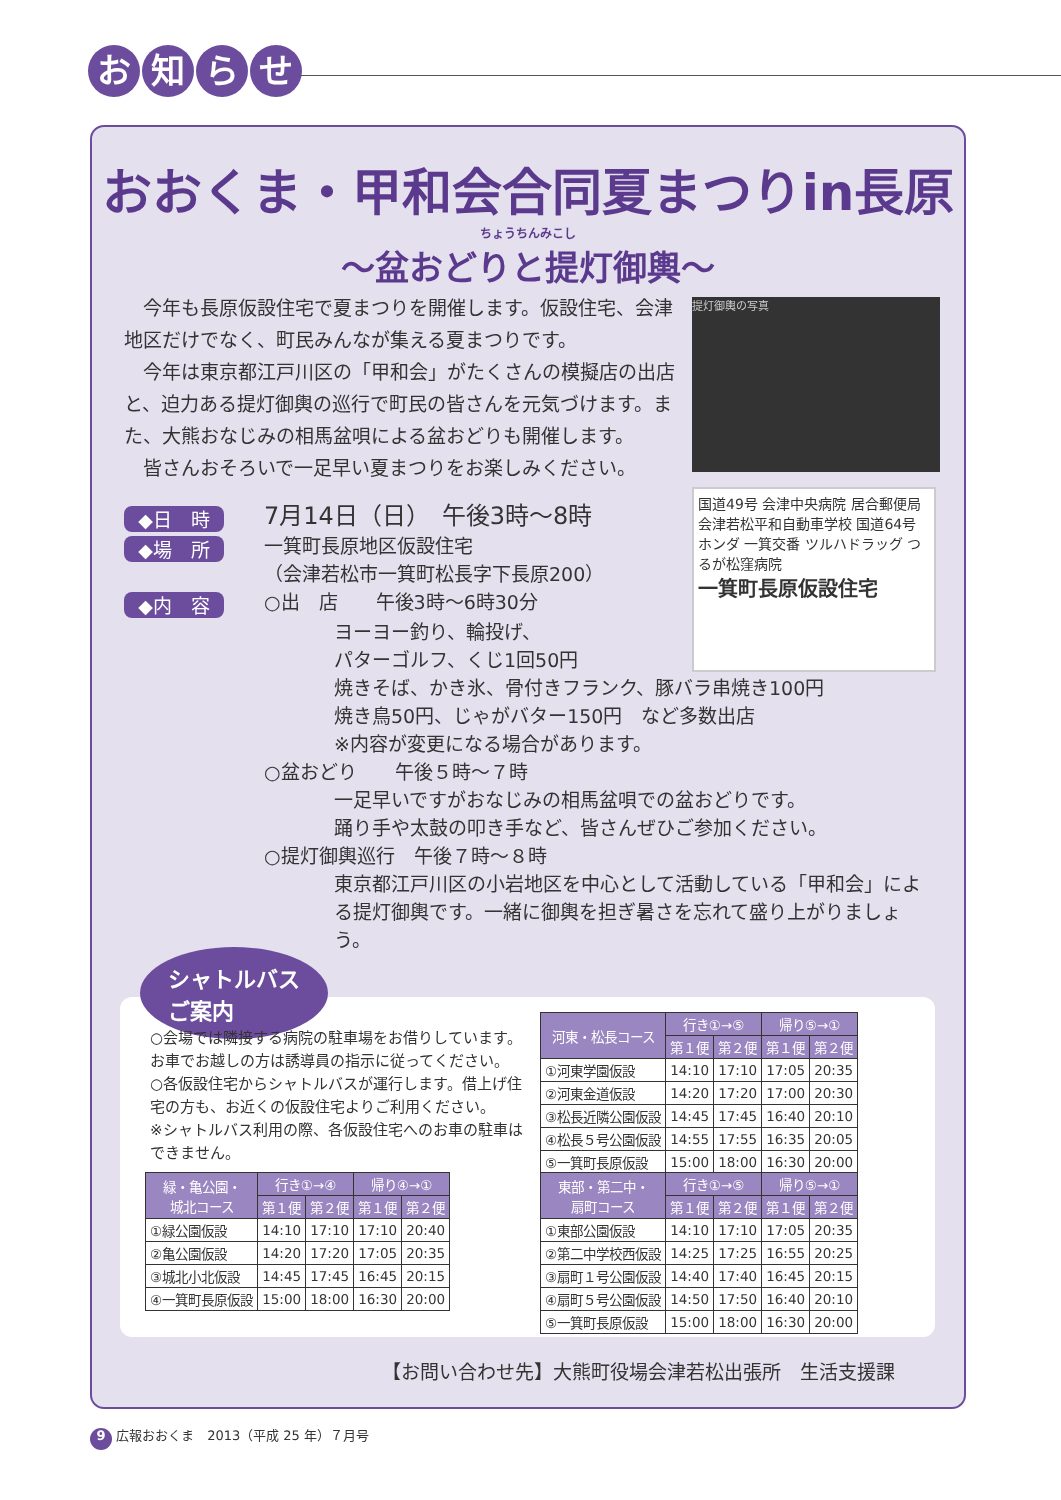お知らせ
おおくま・甲和会合同夏まつりin長原
ちょうちんみこし
～盆おどりと提灯御輿～
　今年も長原仮設住宅で夏まつりを開催します。仮設住宅、会津地区だけでなく、町民みんなが集える夏まつりです。
　今年は東京都江戸川区の「甲和会」がたくさんの模擬店の出店と、迫力ある提灯御輿の巡行で町民の皆さんを元気づけます。また、大熊おなじみの相馬盆唄による盆おどりも開催します。
　皆さんおそろいで一足早い夏まつりをお楽しみください。
提灯御輿の写真
国道49号 会津中央病院 居合郵便局 会津若松平和自動車学校 国道64号 ホンダ 一箕交番 ツルハドラッグ つるが松窪病院
一箕町長原仮設住宅
◆日　時
7月14日（日）　午後3時～8時
◆場　所
一箕町長原地区仮設住宅
（会津若松市一箕町松長字下長原200）
◆内　容
○出　店　　午後3時～6時30分
ヨーヨー釣り、輪投げ、
パターゴルフ、くじ1回50円
焼きそば、かき氷、骨付きフランク、豚バラ串焼き100円
焼き鳥50円、じゃがバター150円　など多数出店
※内容が変更になる場合があります。
○盆おどり　　午後５時～７時
一足早いですがおなじみの相馬盆唄での盆おどりです。
踊り手や太鼓の叩き手など、皆さんぜひご参加ください。
○提灯御輿巡行　午後７時～８時
東京都江戸川区の小岩地区を中心として活動している「甲和会」による提灯御輿です。一緒に御輿を担ぎ暑さを忘れて盛り上がりましょう。
シャトルバス
ご案内
○会場では隣接する病院の駐車場をお借りしています。お車でお越しの方は誘導員の指示に従ってください。
○各仮設住宅からシャトルバスが運行します。借上げ住宅の方も、お近くの仮設住宅よりご利用ください。
※シャトルバス利用の際、各仮設住宅へのお車の駐車はできません。
| 河東・松長コース | 行き①→⑤ | | 帰り⑤→① | |
| --- | --- | --- | --- | --- |
| | 第１便 | 第２便 | 第１便 | 第２便 |
| ①河東学園仮設 | 14:10 | 17:10 | 17:05 | 20:35 |
| ②河東金道仮設 | 14:20 | 17:20 | 17:00 | 20:30 |
| ③松長近隣公園仮設 | 14:45 | 17:45 | 16:40 | 20:10 |
| ④松長５号公園仮設 | 14:55 | 17:55 | 16:35 | 20:05 |
| ⑤一箕町長原仮設 | 15:00 | 18:00 | 16:30 | 20:00 |
| 緑・亀公園・ 城北コース | 行き①→④ | | 帰り④→① | |
| --- | --- | --- | --- | --- |
| | 第１便 | 第２便 | 第１便 | 第２便 |
| ①緑公園仮設 | 14:10 | 17:10 | 17:10 | 20:40 |
| ②亀公園仮設 | 14:20 | 17:20 | 17:05 | 20:35 |
| ③城北小北仮設 | 14:45 | 17:45 | 16:45 | 20:15 |
| ④一箕町長原仮設 | 15:00 | 18:00 | 16:30 | 20:00 |
| 東部・第二中・ 扇町コース | 行き①→⑤ | | 帰り⑤→① | |
| --- | --- | --- | --- | --- |
| | 第１便 | 第２便 | 第１便 | 第２便 |
| ①東部公園仮設 | 14:10 | 17:10 | 17:05 | 20:35 |
| ②第二中学校西仮設 | 14:25 | 17:25 | 16:55 | 20:25 |
| ③扇町１号公園仮設 | 14:40 | 17:40 | 16:45 | 20:15 |
| ④扇町５号公園仮設 | 14:50 | 17:50 | 16:40 | 20:10 |
| ⑤一箕町長原仮設 | 15:00 | 18:00 | 16:30 | 20:00 |
【お問い合わせ先】大熊町役場会津若松出張所　生活支援課
9 広報おおくま　2013（平成 25 年）７月号